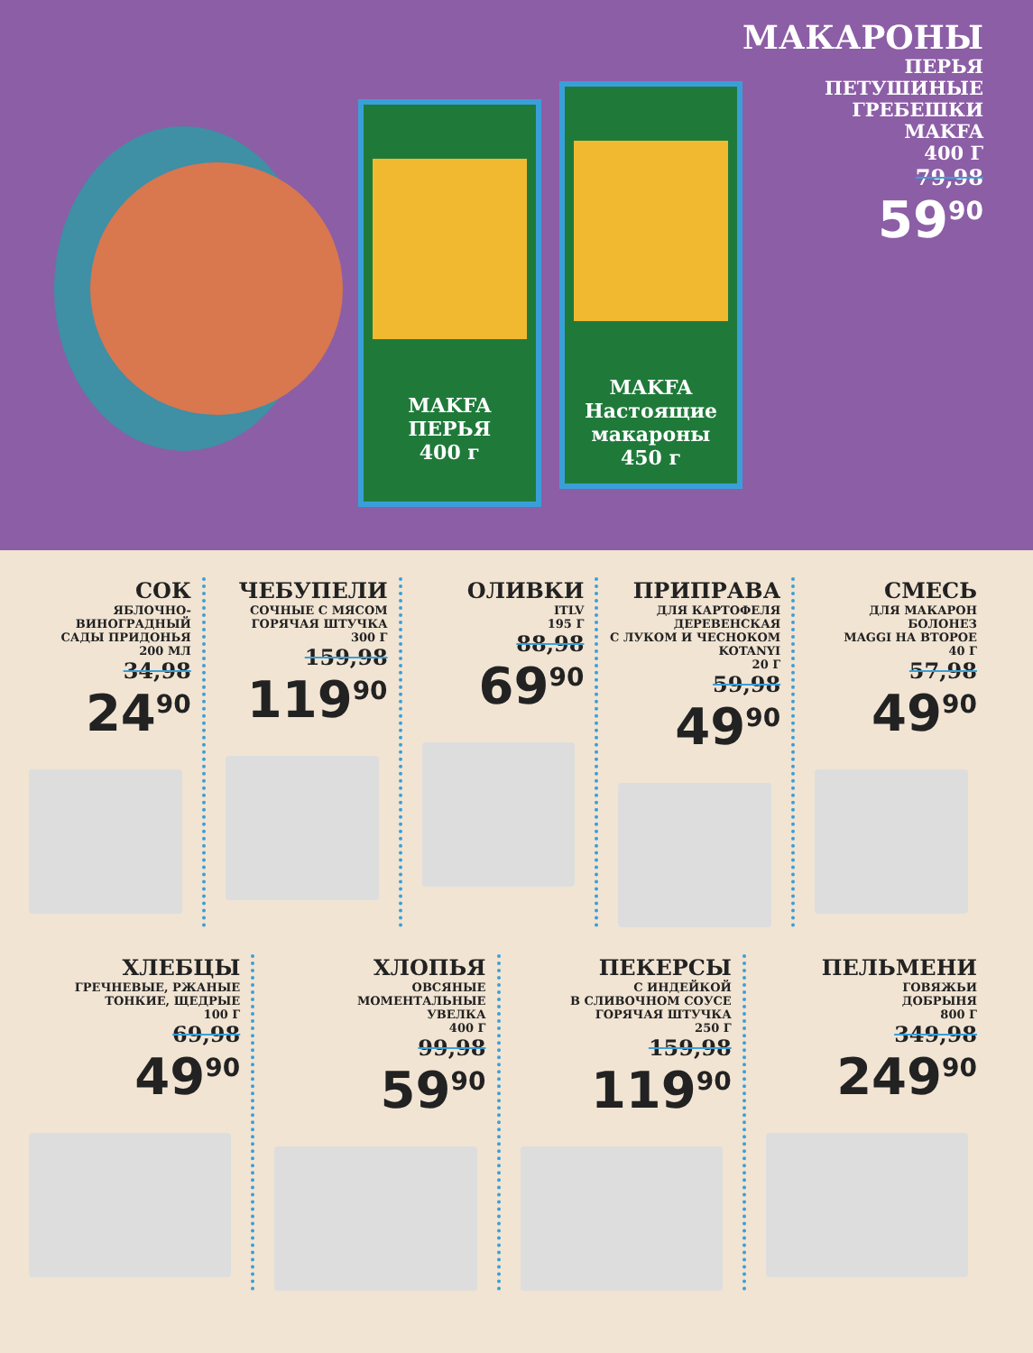MAKFA
ПЕРЬЯ
400 г
MAKFA
Настоящие макароны
450 г
МАКАРОНЫ
ПЕРЬЯ ПЕТУШИНЫЕ
ГРЕБЕШКИ
MAKFA
400 Г
79,98
59<sup>90</sup>
СОК
ЯБЛОЧНО-ВИНОГРАДНЫЙ
САДЫ ПРИДОНЬЯ
200 МЛ
34,98
24<sup>90</sup>
ЧЕБУПЕЛИ
СОЧНЫЕ С МЯСОМ
ГОРЯЧАЯ ШТУЧКА
300 Г
159,98
119<sup>90</sup>
ОЛИВКИ
ITLV
195 Г
88,98
69<sup>90</sup>
ПРИПРАВА
ДЛЯ КАРТОФЕЛЯ
ДЕРЕВЕНСКАЯ
С ЛУКОМ И ЧЕСНОКОМ
KOTANYI
20 Г
59,98
49<sup>90</sup>
СМЕСЬ
ДЛЯ МАКАРОН БОЛОНЕЗ
MAGGI НА ВТОРОЕ
40 Г
57,98
49<sup>90</sup>
ХЛЕБЦЫ
ГРЕЧНЕВЫЕ, РЖАНЫЕ
ТОНКИЕ, ЩЕДРЫЕ
100 Г
69,98
49<sup>90</sup>
ХЛОПЬЯ
ОВСЯНЫЕ
МОМЕНТАЛЬНЫЕ
УВЕЛКА
400 Г
99,98
59<sup>90</sup>
ПЕКЕРСЫ
С ИНДЕЙКОЙ
В СЛИВОЧНОМ СОУСЕ
ГОРЯЧАЯ ШТУЧКА
250 Г
159,98
119<sup>90</sup>
ПЕЛЬМЕНИ
ГОВЯЖЬИ
ДОБРЫНЯ
800 Г
349,98
249<sup>90</sup>